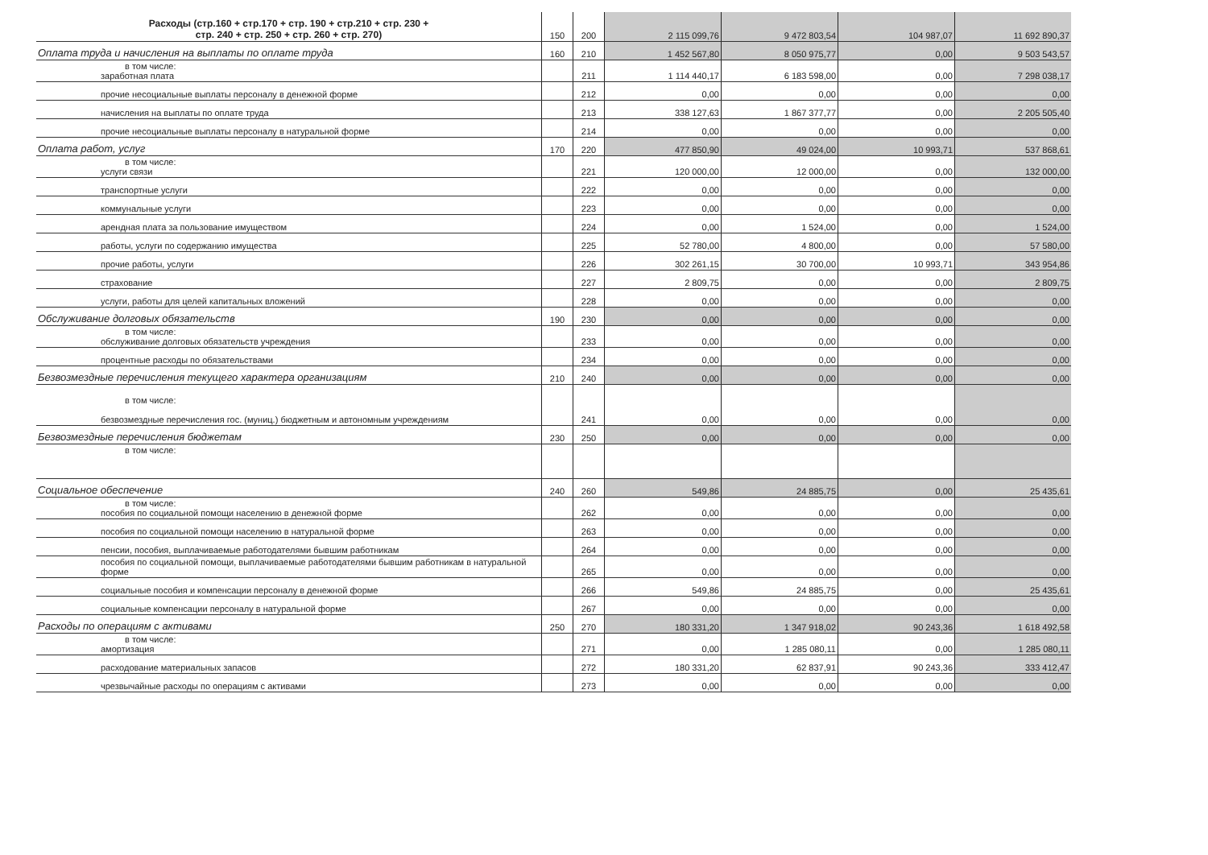| Расходы (стр.160 + стр.170 + стр. 190 + стр.210 + стр. 230 + стр. 240 + стр. 250 + стр. 260 + стр. 270) | 150 | 200 | 2 115 099,76 | 9 472 803,54 | 104 987,07 | 11 692 890,37 |
| Оплата труда и начисления на выплаты по оплате труда | 160 | 210 | 1 452 567,80 | 8 050 975,77 | 0,00 | 9 503 543,57 |
| в том числе: заработная плата | | 211 | 1 114 440,17 | 6 183 598,00 | 0,00 | 7 298 038,17 |
| прочие несоциальные выплаты персоналу в денежной форме | | 212 | 0,00 | 0,00 | 0,00 | 0,00 |
| начисления на выплаты по оплате труда | | 213 | 338 127,63 | 1 867 377,77 | 0,00 | 2 205 505,40 |
| прочие несоциальные выплаты персоналу в натуральной форме | | 214 | 0,00 | 0,00 | 0,00 | 0,00 |
| Оплата работ, услуг | 170 | 220 | 477 850,90 | 49 024,00 | 10 993,71 | 537 868,61 |
| в том числе: услуги связи | | 221 | 120 000,00 | 12 000,00 | 0,00 | 132 000,00 |
| транспортные услуги | | 222 | 0,00 | 0,00 | 0,00 | 0,00 |
| коммунальные услуги | | 223 | 0,00 | 0,00 | 0,00 | 0,00 |
| арендная плата за пользование имуществом | | 224 | 0,00 | 1 524,00 | 0,00 | 1 524,00 |
| работы, услуги по содержанию имущества | | 225 | 52 780,00 | 4 800,00 | 0,00 | 57 580,00 |
| прочие работы, услуги | | 226 | 302 261,15 | 30 700,00 | 10 993,71 | 343 954,86 |
| страхование | | 227 | 2 809,75 | 0,00 | 0,00 | 2 809,75 |
| услуги, работы для целей капитальных вложений | | 228 | 0,00 | 0,00 | 0,00 | 0,00 |
| Обслуживание долговых обязательств | 190 | 230 | 0,00 | 0,00 | 0,00 | 0,00 |
| в том числе: обслуживание долговых обязательств учреждения | | 233 | 0,00 | 0,00 | 0,00 | 0,00 |
| процентные расходы по обязательствами | | 234 | 0,00 | 0,00 | 0,00 | 0,00 |
| Безвозмездные перечисления текущего характера организациям | 210 | 240 | 0,00 | 0,00 | 0,00 | 0,00 |
| в том числе: безвозмездные перечисления гос. (муниц.) бюджетным и автономным учреждениям | | 241 | 0,00 | 0,00 | 0,00 | 0,00 |
| Безвозмездные перечисления бюджетам | 230 | 250 | 0,00 | 0,00 | 0,00 | 0,00 |
| в том числе: | | | | | | |
| Социальное обеспечение | 240 | 260 | 549,86 | 24 885,75 | 0,00 | 25 435,61 |
| в том числе: пособия по социальной помощи населению в денежной форме | | 262 | 0,00 | 0,00 | 0,00 | 0,00 |
| пособия по социальной помощи населению в натуральной форме | | 263 | 0,00 | 0,00 | 0,00 | 0,00 |
| пенсии, пособия, выплачиваемые работодателями бывшим работникам | | 264 | 0,00 | 0,00 | 0,00 | 0,00 |
| пособия по социальной помощи, выплачиваемые работодателями бывшим работникам в натуральной форме | | 265 | 0,00 | 0,00 | 0,00 | 0,00 |
| социальные пособия и компенсации персоналу в денежной форме | | 266 | 549,86 | 24 885,75 | 0,00 | 25 435,61 |
| социальные компенсации персоналу в натуральной форме | | 267 | 0,00 | 0,00 | 0,00 | 0,00 |
| Расходы по операциям с активами | 250 | 270 | 180 331,20 | 1 347 918,02 | 90 243,36 | 1 618 492,58 |
| в том числе: амортизация | | 271 | 0,00 | 1 285 080,11 | 0,00 | 1 285 080,11 |
| расходование материальных запасов | | 272 | 180 331,20 | 62 837,91 | 90 243,36 | 333 412,47 |
| чрезвычайные расходы по операциям с активами | | 273 | 0,00 | 0,00 | 0,00 | 0,00 |